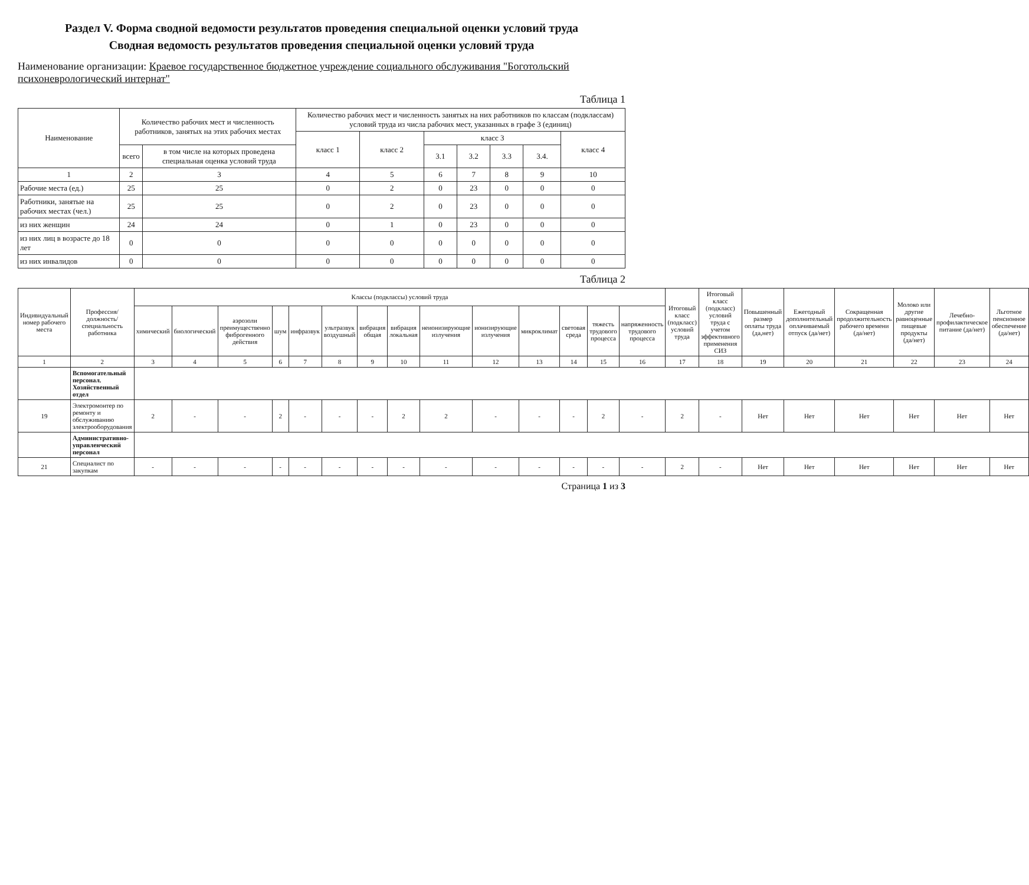Раздел V. Форма сводной ведомости результатов проведения специальной оценки условий труда
Сводная ведомость результатов проведения специальной оценки условий труда
Наименование организации: Краевое государственное бюджетное учреждение социального обслуживания "Боготольский психоневрологический интернат"
Таблица 1
| Наименование | Количество рабочих мест и численность работников, занятых на этих рабочих местах | | Количество рабочих мест и численность занятых на них работников по классам (подклассам) условий труда из числа рабочих мест, указанных в графе 3 (единиц) | | | | | | |
| --- | --- | --- | --- | --- | --- | --- | --- | --- | --- |
| | | | класс 1 | класс 2 | класс 3 | | | | класс 4 |
| | всего | в том числе на которых проведена специальная оценка условий труда | | | 3.1 | 3.2 | 3.3 | 3.4. | |
| 1 | 2 | 3 | 4 | 5 | 6 | 7 | 8 | 9 | 10 |
| Рабочие места (ед.) | 25 | 25 | 0 | 2 | 0 | 23 | 0 | 0 | 0 |
| Работники, занятые на рабочих местах (чел.) | 25 | 25 | 0 | 2 | 0 | 23 | 0 | 0 | 0 |
| из них женщин | 24 | 24 | 0 | 1 | 0 | 23 | 0 | 0 | 0 |
| из них лиц в возрасте до 18 лет | 0 | 0 | 0 | 0 | 0 | 0 | 0 | 0 | 0 |
| из них инвалидов | 0 | 0 | 0 | 0 | 0 | 0 | 0 | 0 | 0 |
Таблица 2
| Индивидуальный номер рабочего места | Профессия/ должность/ специальность работника | Классы (подклассы) условий труда | | | | | | | | | | | | | | Итоговый класс (подкласс) условий труда | Итоговый класс (подкласс) условий труда с учетом эффективного применения СИЗ | Повышенный размер оплаты труда (да,нет) | Ежегодный дополнительный оплачиваемый отпуск (да/нет) | Сокращенная продолжительность рабочего времени (да/нет) | Молоко или другие равноценные пищевые продукты (да/нет) | Лечебно-профилактическое питание (да/нет) | Льготное пенсионное обеспечение (да/нет) |
| --- | --- | --- | --- | --- | --- | --- | --- | --- | --- | --- | --- | --- | --- | --- | --- | --- | --- | --- | --- | --- | --- | --- | --- |
| | | химический | биологический | аэрозоли преимущественно фиброгенного действия | шум | инфразвук | ультразвук воздушный | вибрация общая | вибрация локальная | неионизирующие излучения | ионизирующие излучения | микроклимат | световая среда | тяжесть трудового процесса | напряженность трудового процесса | | | | | | | | |
| 1 | 2 | 3 | 4 | 5 | 6 | 7 | 8 | 9 | 10 | 11 | 12 | 13 | 14 | 15 | 16 | 17 | 18 | 19 | 20 | 21 | 22 | 23 | 24 |
| | Вспомогательный персонал. Хозяйственный отдел | | | | | | | | | | | | | | | | | | | | | | |
| 19 | Электромонтер по ремонту и обслуживанию электрооборудования | 2 | - | - | 2 | - | - | - | 2 | 2 | - | - | - | 2 | - | 2 | - | Нет | Нет | Нет | Нет | Нет | Нет |
| | Административно-управленческий персонал | | | | | | | | | | | | | | | | | | | | | | |
| 21 | Специалист по закупкам | - | - | - | - | - | - | - | - | - | - | - | - | - | - | 2 | - | Нет | Нет | Нет | Нет | Нет | Нет |
Страница 1 из 3